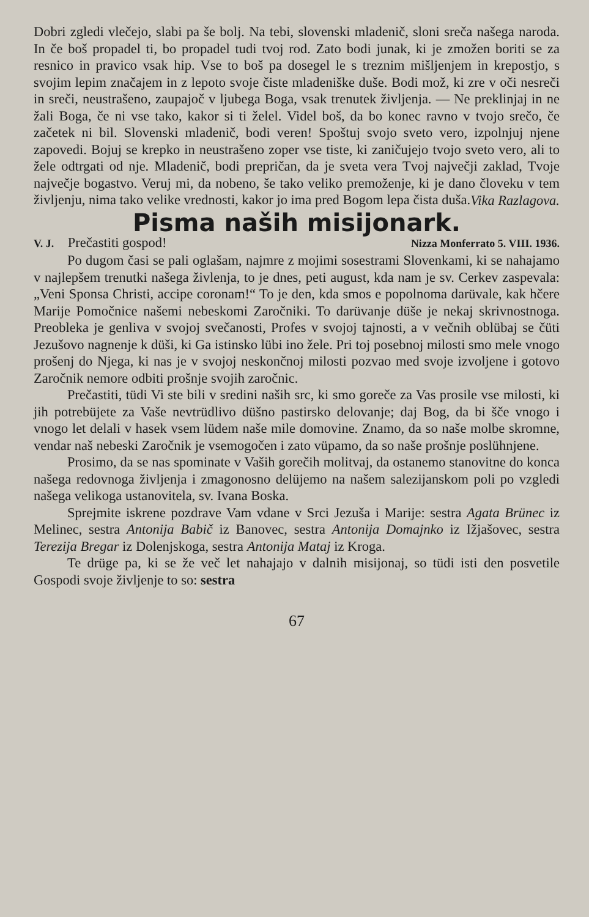Dobri zgledi vlečejo, slabi pa še bolj. Na tebi, slovenski mladenič, sloni sreča našega naroda. In če boš propadel ti, bo propadel tudi tvoj rod. Zato bodi junak, ki je zmožen boriti se za resnico in pravico vsak hip. Vse to boš pa dosegel le s treznim mišljenjem in krepostjo, s svojim lepim značajem in z lepoto svoje čiste mladeniške duše. Bodi mož, ki zre v oči nesreči in sreči, neustrašeno, zaupajoč v ljubega Boga, vsak trenutek življenja. — Ne preklinjaj in ne žali Boga, če ni vse tako, kakor si ti želel. Videl boš, da bo konec ravno v tvojo srečo, če začetek ni bil. Slovenski mladenič, bodi veren! Spoštuj svojo sveto vero, izpolnjuj njene zapovedi. Bojuj se krepko in neustrašeno zoper vse tiste, ki zaničujejo tvojo sveto vero, ali to žele odtrgati od nje. Mladenič, bodi prepričan, da je sveta vera Tvoj največji zaklad, Tvoje največje bogastvo. Veruj mi, da nobeno, še tako veliko premoženje, ki je dano človeku v tem življenju, nima tako velike vrednosti, kakor jo ima pred Bogom lepa čista duša.
Vika Razlagova.
Pisma naših misijonark.
V. J. Prečastiti gospod! Nizza Monferrato 5. VIII. 1936.
Po dugom časi se pali oglašam, najmre z mojimi sosestrami Slovenkami, ki se nahajamo v najlepšem trenutki našega živlenja, to je dnes, peti august, kda nam je sv. Cerkev zaspevala: „Veni Sponsa Christi, accipe coronam!“ To je den, kda smos e popolnoma darüvale, kak hčere Marije Pomočnice našemi nebeskomi Zaročniki. To darüvanje düše je nekaj skrivnostnoga. Preobleka je genliva v svojoj svečanosti, Profes v svojoj tajnosti, a v večnih oblübaj se čüti Jezušovo nagnenje k düši, ki Ga istinsko lübi ino žele. Pri toj posebnoj milosti smo mele vnogo prošenj do Njega, ki nas je v svojoj neskončnoj milosti pozvao med svoje izvoljene i gotovo Zaročnik nemore odbiti prošnje svojih zaročnic.
Prečastiti, tüdi Vi ste bili v sredini naših src, ki smo goreče za Vas prosile vse milosti, ki jih potrebüjete za Vaše nevtrüdlivo düšno pastirsko delovanje; daj Bog, da bi šče vnogo i vnogo let delali v hasek vsem lüdem naše mile domovine. Znamo, da so naše molbe skromne, vendar naš nebeski Zaročnik je vsemogočen i zato vüpamo, da so naše prošnje poslühnjene.
Prosimo, da se nas spominate v Vaših gorečih molitvaj, da ostanemo stanovitne do konca našega redovnoga življenja i zmagonosno delüjemo na našem salezijanskom poli po vzgledi našega velikoga ustanovitela, sv. Ivana Boska.
Sprejmite iskrene pozdrave Vam vdane v Srci Jezuša i Marije: sestra Agata Brünec iz Melinec, sestra Antonija Babič iz Banovec, sestra Antonija Domajnko iz Ižjašovec, sestra Terezija Bregar iz Dolenjskoga, sestra Antonija Mataj iz Kroga.
Te drüge pa, ki se že več let nahajajo v dalnih misijonaj, so tüdi isti den posvetile Gospodi svoje življenje to so: sestra
67